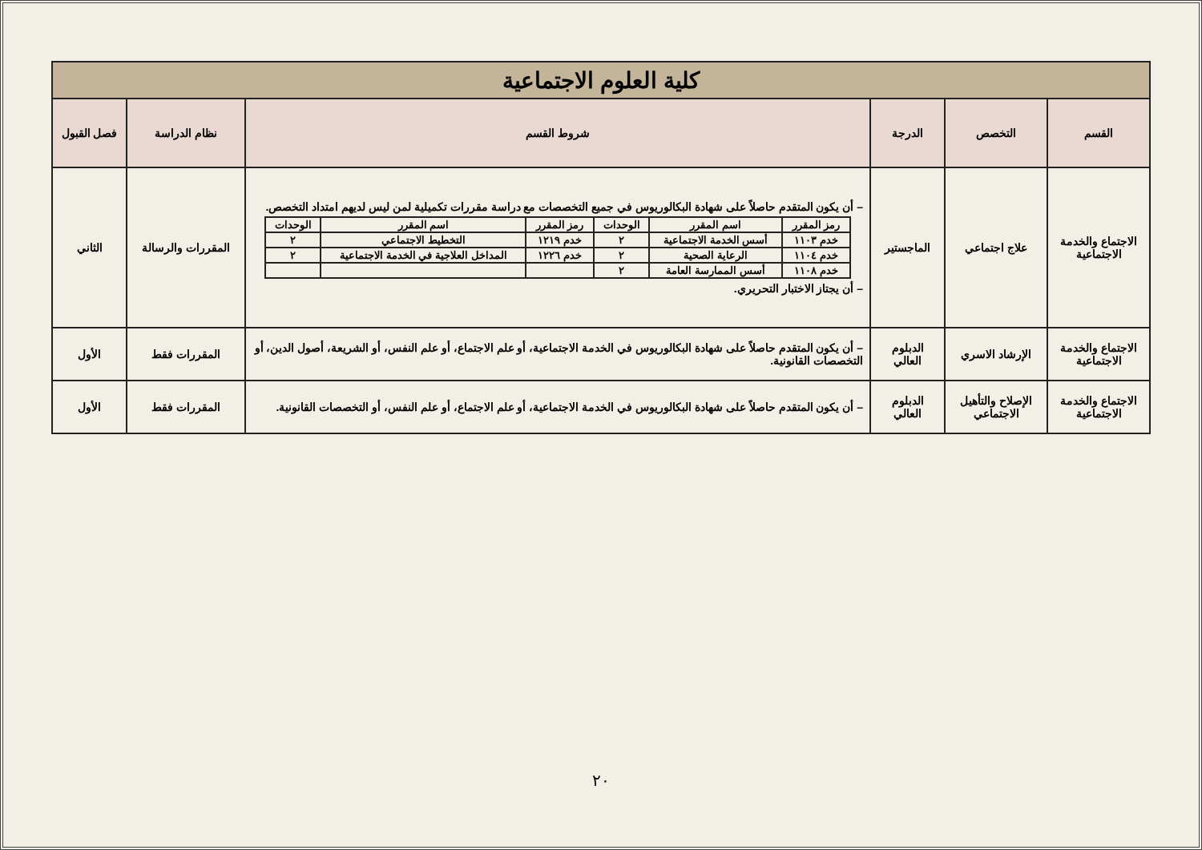| كلية العلوم الاجتماعية | | | | | |
| القسم | التخصص | الدرجة | شروط القسم | نظام الدراسة | فصل القبول |
| الاجتماع والخدمة الاجتماعية | علاج اجتماعي | الماجستير | – أن يكون المتقدم حاصلاً على شهادة البكالوريوس في جميع التخصصات مع دراسة مقررات تكميلية لمن ليس لديهم امتداد التخصص. / رمز المقرر / اسم المقرر / الوحدات / رمز المقرر / اسم المقرر / الوحدات / / --- / --- / --- / --- / --- / --- / / خدم ١١٠٣ / أسس الخدمة الاجتماعية / ٢ / خدم ١٢١٩ / التخطيط الاجتماعي / ٢ / / خدم ١١٠٤ / الرعاية الصحية / ٢ / خدم ١٢٢٦ / المداخل العلاجية في الخدمة الاجتماعية / ٢ / / خدم ١١٠٨ / أسس الممارسة العامة / ٢ / / / / – أن يجتاز الاختبار التحريري. | المقررات والرسالة | الثاني |
| الاجتماع والخدمة الاجتماعية | الإرشاد الاسري | الدبلوم العالي | – أن يكون المتقدم حاصلاً على شهادة البكالوريوس في الخدمة الاجتماعية، أو علم الاجتماع، أو علم النفس، أو الشريعة، أصول الدين، أو التخصصات القانونية. | المقررات فقط | الأول |
| الاجتماع والخدمة الاجتماعية | الإصلاح والتأهيل الاجتماعي | الدبلوم العالي | – أن يكون المتقدم حاصلاً على شهادة البكالوريوس في الخدمة الاجتماعية، أو علم الاجتماع، أو علم النفس، أو التخصصات القانونية. | المقررات فقط | الأول |
٢٠